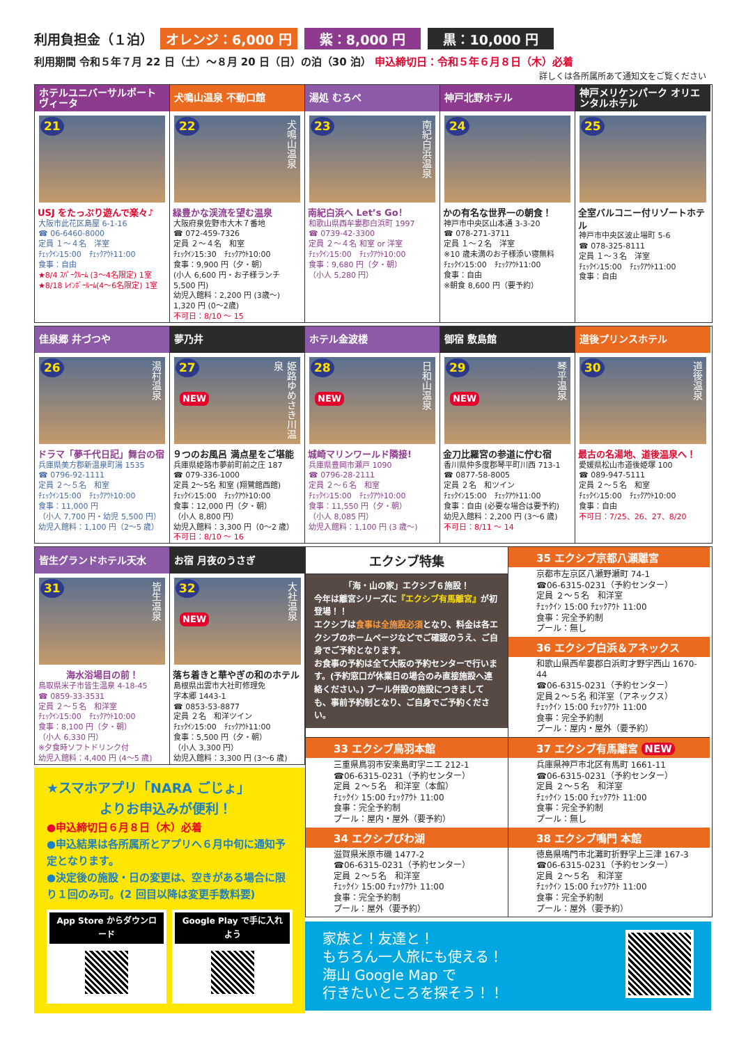利用負担金（１泊） オレンジ：6,000 円 紫：8,000 円 黒：10,000 円
利用期間 令和５年７月 22 日（土）～８月 20 日（日）の泊（30 泊） 申込締切日：令和５年６月８日（木）必着
詳しくは各所属所あて通知文をご覧ください
ホテルユニバーサルポート ヴィータ
21
USJ をたっぷり遊んで楽々♪
大阪市此花区島屋 6-1-16
☎ 06-6460-8000
定員 １～４名　洋室
ﾁｪｯｸｲﾝ15:00　ﾁｪｯｸｱｳﾄ11:00
食事：自由
★8/4 ｽﾊﾟｰｸﾙｰﾑ (3～4名限定) 1室
★8/18 ﾚｲﾝﾎﾞｰﾙｰﾑ(4～6名限定) 1室
犬鳴山温泉 不動口館
22
犬鳴山温泉
緑豊かな渓流を望む温泉
大阪府泉佐野市大木７番地
☎ 072-459-7326
定員 ２～４名　和室
ﾁｪｯｸｲﾝ15:30　ﾁｪｯｸｱｳﾄ10:00
食事：9,900 円（夕・朝）
(小人 6,600 円・お子様ランチ 5,500 円)
幼児入館料：2,200 円 (3歳～)
1,320 円 (0～2歳)
不可日：8/10 ～ 15
湯処 むろべ
23
南紀白浜温泉
南紀白浜へ Let’s Go！
和歌山県西牟婁郡白浜町 1997
☎ 0739-42-3300
定員 ２～４名 和室 or 洋室
ﾁｪｯｸｲﾝ15:00　ﾁｪｯｸｱｳﾄ10:00
食事：9,680 円（夕・朝）
（小人 5,280 円）
神戸北野ホテル
24
かの有名な世界一の朝食！
神戸市中央区山本通 3-3-20
☎ 078-271-3711
定員 １～２名　洋室
※10 歳未満のお子様添い寝無料
ﾁｪｯｸｲﾝ15:00　ﾁｪｯｸｱｳﾄ11:00
食事：自由
※朝食 8,600 円（要予約）
神戸メリケンパーク オリエンタルホテル
25
全室バルコニー付リゾートホテル
神戸市中央区波止場町 5-6
☎ 078-325-8111
定員 １～３名　洋室
ﾁｪｯｸｲﾝ15:00　ﾁｪｯｸｱｳﾄ11:00
食事：自由
佳泉郷 井づつや
26
湯村温泉
ドラマ「夢千代日記」舞台の宿
兵庫県美方郡新温泉町湯 1535
☎ 0796-92-1111
定員 ２～５名　和室
ﾁｪｯｸｲﾝ15:00　ﾁｪｯｸｱｳﾄ10:00
食事：11,000 円
（小人 7,700 円・幼児 5,500 円）
幼児入館料：1,100 円（2～5 歳）
夢乃井
27
NEW
姫路ゆめさき川温泉
９つのお風呂 満点星をご堪能
兵庫県姫路市夢前町前之庄 187
☎ 079-336-1000
定員 2～5名 和室 (翔鷺館西館)
ﾁｪｯｸｲﾝ15:00　ﾁｪｯｸｱｳﾄ10:00
食事：12,000 円（夕・朝）
（小人 8,800 円）
幼児入館料：3,300 円（0～2 歳）
不可日：8/10 ～ 16
ホテル金波楼
28
NEW
日和山温泉
城崎マリンワールド隣接!
兵庫県豊岡市瀬戸 1090
☎ 0796-28-2111
定員 ２～６名　和室
ﾁｪｯｸｲﾝ15:00　ﾁｪｯｸｱｳﾄ10:00
食事：11,550 円（夕・朝）
（小人 8,085 円）
幼児入館料：1,100 円 (3 歳～)
御宿 敷島館
29
NEW
琴平温泉
金刀比羅宮の参道に佇む宿
香川県仲多度郡琴平町川西 713-1
☎ 0877-58-8005
定員 ２名　和ツイン
ﾁｪｯｸｲﾝ15:00　ﾁｪｯｸｱｳﾄ11:00
食事：自由 (必要な場合は要予約)
幼児入館料：2,200 円 (3～6 歳)
不可日：8/11 ～ 14
道後プリンスホテル
30
道後温泉
最古の名湯地、道後温泉へ！
愛媛県松山市道後姫塚 100
☎ 089-947-5111
定員 ２～５名　和室
ﾁｪｯｸｲﾝ15:00　ﾁｪｯｸｱｳﾄ10:00
食事：自由
不可日：7/25、26、27、8/20
皆生グランドホテル天水
31
皆生温泉
海水浴場目の前！
鳥取県米子市皆生温泉 4-18-45
☎ 0859-33-3531
定員 ２～５名　和洋室
ﾁｪｯｸｲﾝ15:00　ﾁｪｯｸｱｳﾄ10:00
食事：8,100 円（夕・朝）
（小人 6,330 円）
※夕食時ソフトドリンク付
幼児入館料：4,400 円 (4～5 歳)
お宿 月夜のうさぎ
32
NEW
大社温泉
落ち着きと華やぎの和のホテル
島根県出雲市大社町修理免
字本郷 1443-1
☎ 0853-53-8877
定員 ２名　和洋ツイン
ﾁｪｯｸｲﾝ15:00　ﾁｪｯｸｱｳﾄ11:00
食事：5,500 円（夕・朝）
（小人 3,300 円）
幼児入館料：3,300 円 (3～6 歳)
★スマホアプリ「NARA ごじょ」
　　　　よりお申込みが便利！
●申込締切日６月８日（木）必着
●申込結果は各所属所とアプリへ６月中旬に通知予定となります。
●決定後の施設・日の変更は、空きがある場合に限り１回のみ可。(2 回目以降は変更手数料要)
App Store からダウンロード Google Play で手に入れよう
エクシブ特集
「海・山の家」エクシブ６施設！
今年は離宮シリーズに『エクシブ有馬離宮』が初登場！！
エクシブは食事は全施設必須となり、料金は各エクシブのホームページなどでご確認のうえ、ご自身でご予約となります。
お食事の予約は全て大阪の予約センターで行います。(予約窓口が休業日の場合のみ直接施設へ連絡ください。) プール併設の施設につきましても、事前予約制となり、ご自身でご予約ください。
35 エクシブ京都八瀬離宮
京都市左京区八瀬野瀬町 74-1
☎06-6315-0231（予約センター）
定員 ２～５名　和洋室
ﾁｪｯｸｲﾝ 15:00 ﾁｪｯｸｱｳﾄ 11:00
食事：完全予約制
プール：無し
36 エクシブ白浜＆アネックス
和歌山県西牟婁郡白浜町才野字西山 1670-44
☎06-6315-0231（予約センター）
定員２～５名 和洋室（アネックス）
ﾁｪｯｸｲﾝ 15:00 ﾁｪｯｸｱｳﾄ 11:00
食事：完全予約制
プール：屋内・屋外（要予約）
33 エクシブ鳥羽本館
三重県鳥羽市安楽島町字ニエ 212-1
☎06-6315-0231（予約センター）
定員 ２～５名　和洋室（本館）
ﾁｪｯｸｲﾝ 15:00 ﾁｪｯｸｱｳﾄ 11:00
食事：完全予約制
プール：屋内・屋外（要予約）
34 エクシブびわ湖
滋賀県米原市磯 1477-2
☎06-6315-0231（予約センター）
定員 ２～５名　和洋室
ﾁｪｯｸｲﾝ 15:00 ﾁｪｯｸｱｳﾄ 11:00
食事：完全予約制
プール：屋外（要予約）
37 エクシブ有馬離宮 NEW
兵庫県神戸市北区有馬町 1661-11
☎06-6315-0231（予約センター）
定員 ２～５名　和洋室
ﾁｪｯｸｲﾝ 15:00 ﾁｪｯｸｱｳﾄ 11:00
食事：完全予約制
プール：無し
38 エクシブ鳴門 本館
徳島県鳴門市北灘町折野字上三津 167-3
☎06-6315-0231（予約センター）
定員 ２～５名　和洋室
ﾁｪｯｸｲﾝ 15:00 ﾁｪｯｸｱｳﾄ 11:00
食事：完全予約制
プール：屋外（要予約）
家族と！友達と！
もちろん一人旅にも使える！
海山 Google Map で
行きたいところを探そう！！